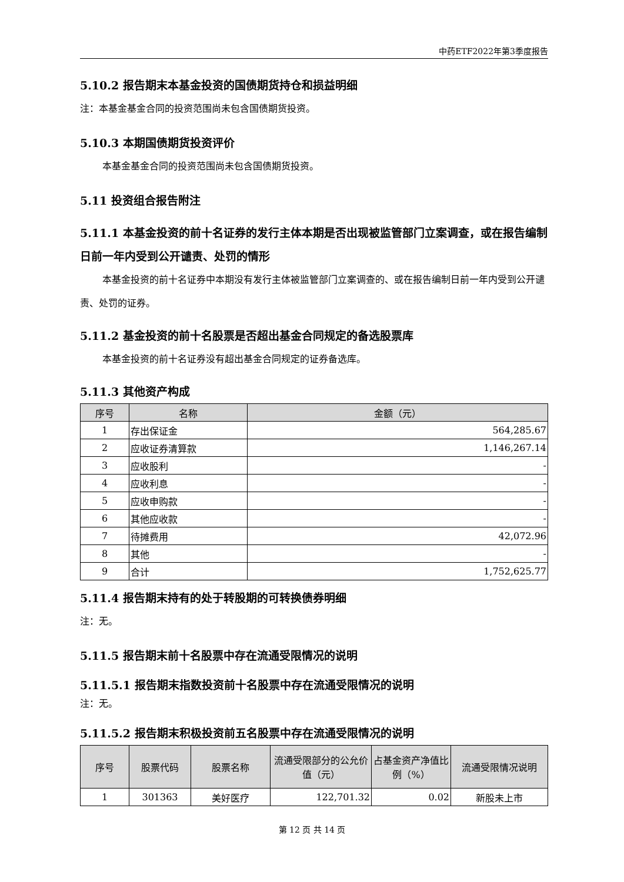中药ETF2022年第3季度报告
5.10.2 报告期末本基金投资的国债期货持仓和损益明细
注：本基金基金合同的投资范围尚未包含国债期货投资。
5.10.3 本期国债期货投资评价
本基金基金合同的投资范围尚未包含国债期货投资。
5.11 投资组合报告附注
5.11.1 本基金投资的前十名证券的发行主体本期是否出现被监管部门立案调查，或在报告编制日前一年内受到公开谴责、处罚的情形
本基金投资的前十名证券中本期没有发行主体被监管部门立案调查的、或在报告编制日前一年内受到公开谴责、处罚的证券。
5.11.2 基金投资的前十名股票是否超出基金合同规定的备选股票库
本基金投资的前十名证券没有超出基金合同规定的证券备选库。
5.11.3 其他资产构成
| 序号 | 名称 | 金额（元） |
| --- | --- | --- |
| 1 | 存出保证金 | 564,285.67 |
| 2 | 应收证券清算款 | 1,146,267.14 |
| 3 | 应收股利 | - |
| 4 | 应收利息 | - |
| 5 | 应收申购款 | - |
| 6 | 其他应收款 | - |
| 7 | 待摊费用 | 42,072.96 |
| 8 | 其他 | - |
| 9 | 合计 | 1,752,625.77 |
5.11.4 报告期末持有的处于转股期的可转换债券明细
注：无。
5.11.5 报告期末前十名股票中存在流通受限情况的说明
5.11.5.1 报告期末指数投资前十名股票中存在流通受限情况的说明
注：无。
5.11.5.2 报告期末积极投资前五名股票中存在流通受限情况的说明
| 序号 | 股票代码 | 股票名称 | 流通受限部分的公允价值（元） | 占基金资产净值比例（%） | 流通受限情况说明 |
| --- | --- | --- | --- | --- | --- |
| 1 | 301363 | 美好医疗 | 122,701.32 | 0.02 | 新股未上市 |
第 12 页 共 14 页